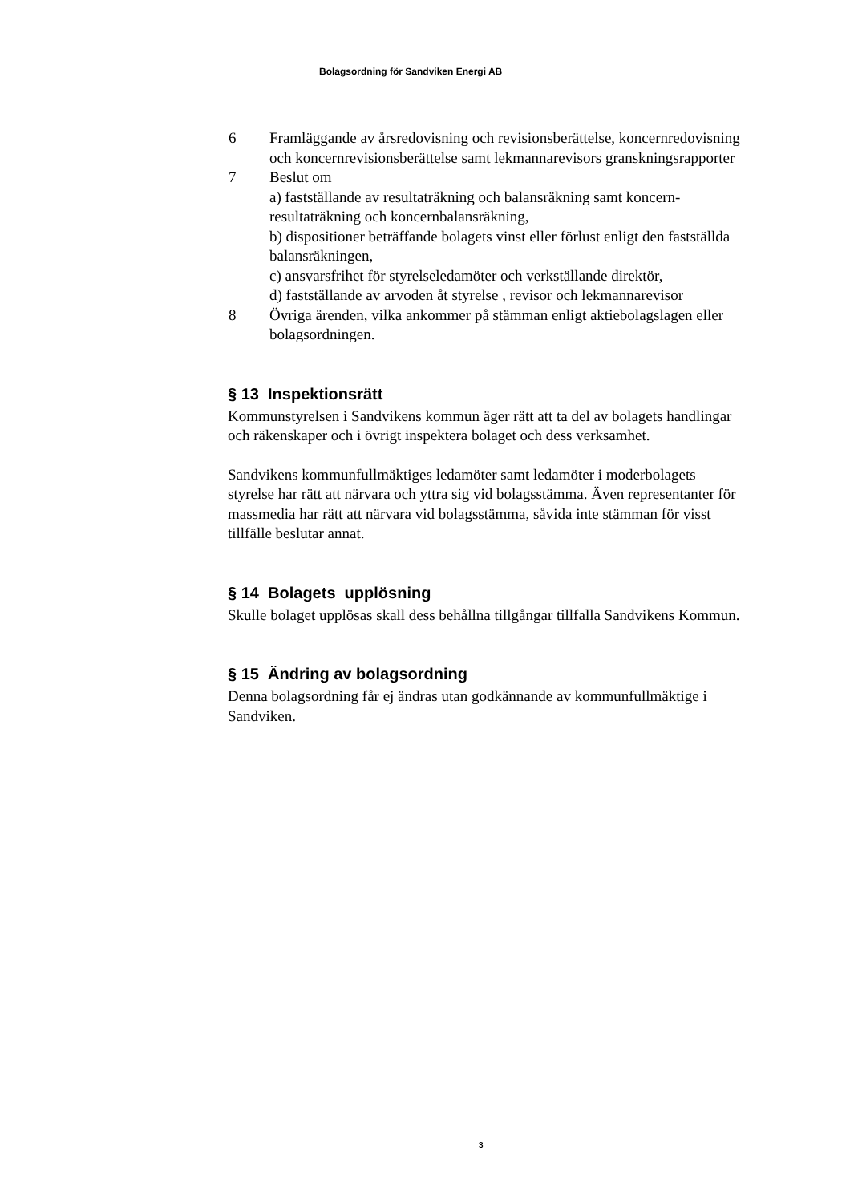Bolagsordning för Sandviken Energi AB
6 Framläggande av årsredovisning och revisionsberättelse, koncernredovisning och koncernrevisionsberättelse samt lekmannarevisors granskningsrapporter
7 Beslut om
a) fastställande av resultaträkning och balansräkning samt koncern-resultaträkning och koncernbalansräkning,
b) dispositioner beträffande bolagets vinst eller förlust enligt den fastställda balansräkningen,
c) ansvarsfrihet för styrelseledamöter och verkställande direktör,
d) fastställande av arvoden åt styrelse , revisor och lekmannarevisor
8 Övriga ärenden, vilka ankommer på stämman enligt aktiebolagslagen eller bolagsordningen.
§ 13 Inspektionsrätt
Kommunstyrelsen i Sandvikens kommun äger rätt att ta del av bolagets handlingar och räkenskaper och i övrigt inspektera bolaget och dess verksamhet.
Sandvikens kommunfullmäktiges ledamöter samt ledamöter i moderbolagets styrelse har rätt att närvara och yttra sig vid bolagsstämma. Även representanter för massmedia har rätt att närvara vid bolagsstämma, såvida inte stämman för visst tillfälle beslutar annat.
§ 14 Bolagets upplösning
Skulle bolaget upplösas skall dess behållna tillgångar tillfalla Sandvikens Kommun.
§ 15 Ändring av bolagsordning
Denna bolagsordning får ej ändras utan godkännande av kommunfullmäktige i Sandviken.
3